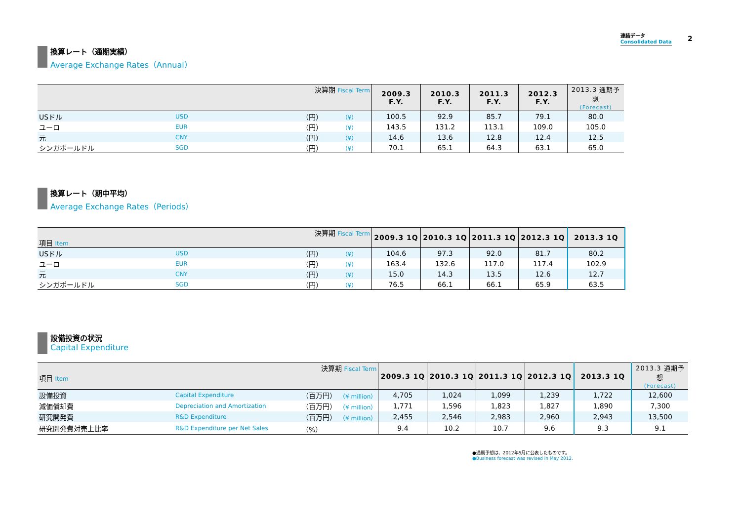連結データ
Consolidated Data
2
換算レート（通期実績）
Average Exchange Rates（Annual）
| 決算期 Fiscal Term | | | | 2009.3 F.Y. | 2010.3 F.Y. | 2011.3 F.Y. | 2012.3 F.Y. | 2013.3 通期予想 (Forecast) |
| --- | --- | --- | --- | --- | --- | --- | --- | --- |
| USドル | USD | （円） | （¥） | 100.5 | 92.9 | 85.7 | 79.1 | 80.0 |
| ユーロ | EUR | （円） | （¥） | 143.5 | 131.2 | 113.1 | 109.0 | 105.0 |
| 元 | CNY | （円） | （¥） | 14.6 | 13.6 | 12.8 | 12.4 | 12.5 |
| シンガポールドル | SGD | （円） | （¥） | 70.1 | 65.1 | 64.3 | 63.1 | 65.0 |
換算レート（期中平均）
Average Exchange Rates（Periods）
| 決算期 Fiscal Term 項目 Item | | | | 2009.3 1Q | 2010.3 1Q | 2011.3 1Q | 2012.3 1Q | 2013.3 1Q |
| --- | --- | --- | --- | --- | --- | --- | --- | --- |
| USドル | USD | （円） | （¥） | 104.6 | 97.3 | 92.0 | 81.7 | 80.2 |
| ユーロ | EUR | （円） | （¥） | 163.4 | 132.6 | 117.0 | 117.4 | 102.9 |
| 元 | CNY | （円） | （¥） | 15.0 | 14.3 | 13.5 | 12.6 | 12.7 |
| シンガポールドル | SGD | （円） | （¥） | 76.5 | 66.1 | 66.1 | 65.9 | 63.5 |
設備投資の状況
Capital Expenditure
| 決算期 Fiscal Term 項目 Item | | | | 2009.3 1Q | 2010.3 1Q | 2011.3 1Q | 2012.3 1Q | 2013.3 1Q | 2013.3 通期予想 (Forecast) |
| --- | --- | --- | --- | --- | --- | --- | --- | --- | --- |
| 設備投資 | Capital Expenditure | （百万円） | （¥ million） | 4,705 | 1,024 | 1,099 | 1,239 | 1,722 | 12,600 |
| 減価償却費 | Depreciation and Amortization | （百万円） | （¥ million） | 1,771 | 1,596 | 1,823 | 1,827 | 1,890 | 7,300 |
| 研究開発費 | R&D Expenditure | （百万円） | （¥ million） | 2,455 | 2,546 | 2,983 | 2,960 | 2,943 | 13,500 |
| 研究開発費対売上比率 | R&D Expenditure per Net Sales | （%） | | 9.4 | 10.2 | 10.7 | 9.6 | 9.3 | 9.1 |
●通期予想は、2012年5月に公表したものです。
●Business forecast was revised in May 2012.